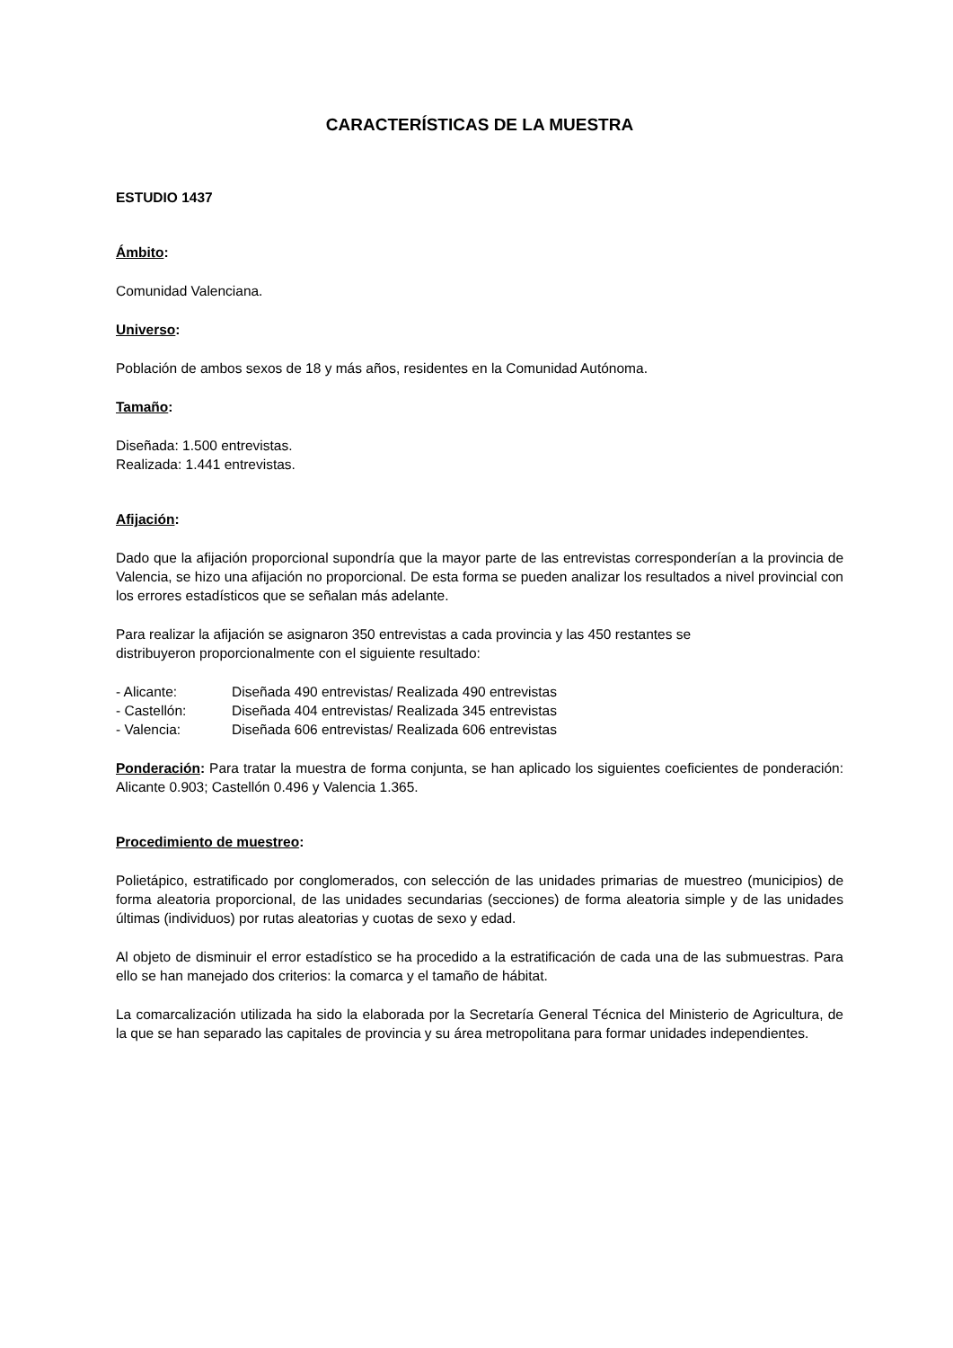CARACTERÍSTICAS DE LA MUESTRA
ESTUDIO 1437
Ámbito:
Comunidad Valenciana.
Universo:
Población de ambos sexos de 18 y más años, residentes en la Comunidad Autónoma.
Tamaño:
Diseñada: 1.500 entrevistas.
Realizada: 1.441 entrevistas.
Afijación:
Dado que la afijación proporcional supondría que la mayor parte de las entrevistas corresponderían a la provincia de Valencia, se hizo una afijación no proporcional. De esta forma se pueden analizar los resultados a nivel provincial con los errores estadísticos que se señalan más adelante.
Para realizar la afijación se asignaron 350 entrevistas a cada provincia y las 450 restantes se
distribuyeron proporcionalmente con el siguiente resultado:
| - Alicante: | Diseñada 490 entrevistas/ Realizada 490 entrevistas |
| - Castellón: | Diseñada 404 entrevistas/ Realizada 345 entrevistas |
| - Valencia: | Diseñada 606 entrevistas/ Realizada 606 entrevistas |
Ponderación: Para tratar la muestra de forma conjunta, se han aplicado los siguientes coeficientes de ponderación: Alicante 0.903; Castellón 0.496 y Valencia 1.365.
Procedimiento de muestreo:
Polietápico, estratificado por conglomerados, con selección de las unidades primarias de muestreo (municipios) de forma aleatoria proporcional, de las unidades secundarias (secciones) de forma aleatoria simple y de las unidades últimas (individuos) por rutas aleatorias y cuotas de sexo y edad.
Al objeto de disminuir el error estadístico se ha procedido a la estratificación de cada una de las submuestras. Para ello se han manejado dos criterios: la comarca y el tamaño de hábitat.
La comarcalización utilizada ha sido la elaborada por la Secretaría General Técnica del Ministerio de Agricultura, de la que se han separado las capitales de provincia y su área metropolitana para formar unidades independientes.